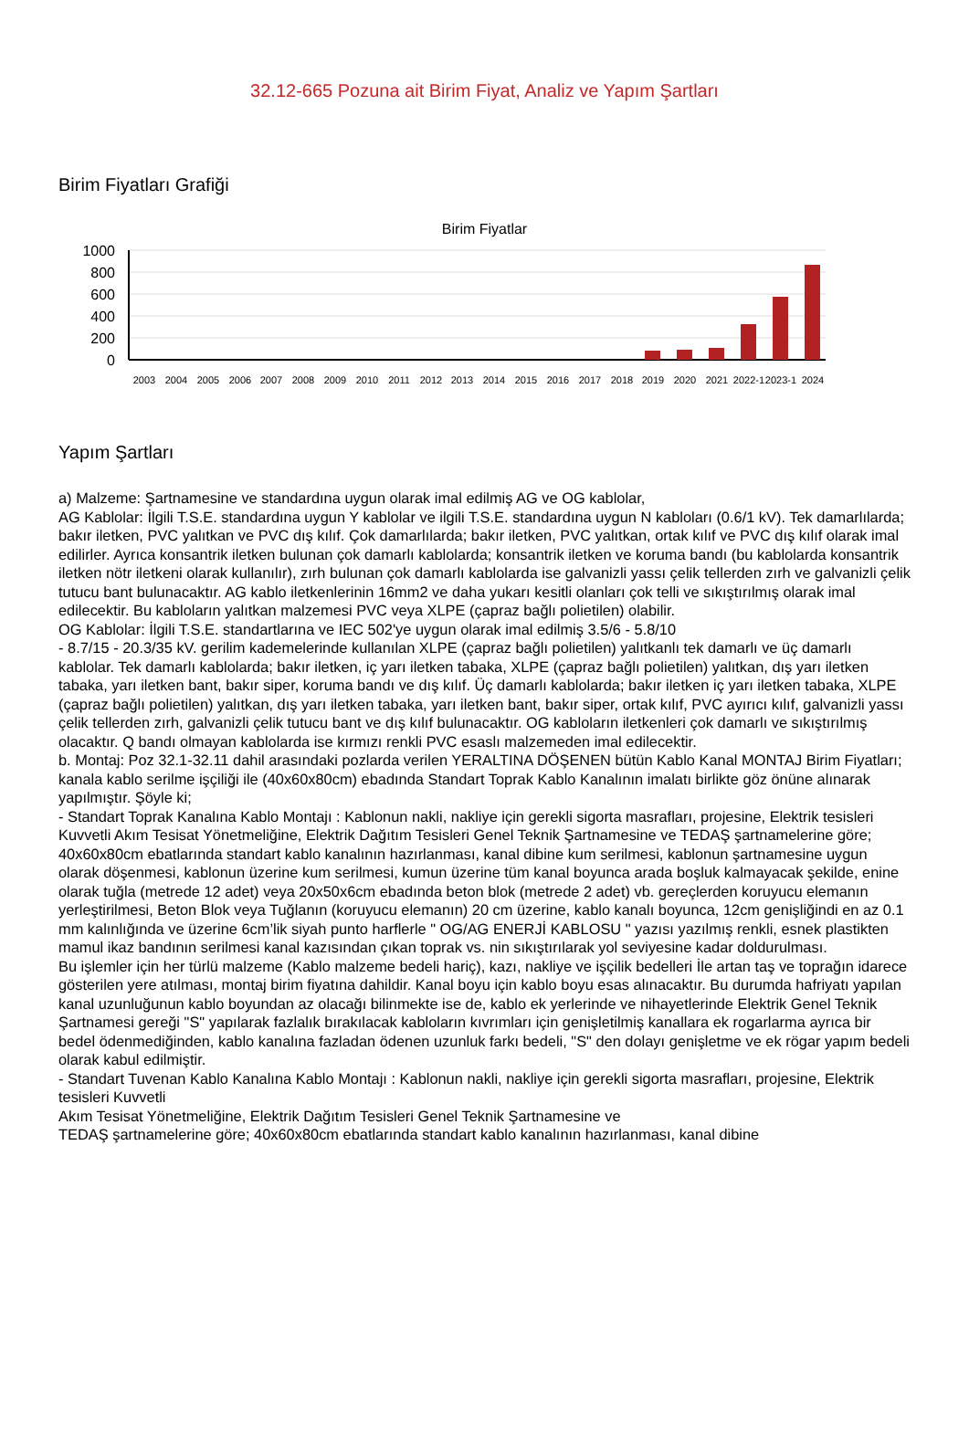32.12-665 Pozuna ait Birim Fiyat, Analiz ve Yapım Şartları
Birim Fiyatları Grafiği
Birim Fiyatlar
1000
800
600
400
200
0
2003
2004
2005
2006
2007
2008
2009
2010
2011
2012
2013
2014
2015
2016
2017
2018
2019
2020
2021
2022-1
2023-1
2024
Yapım Şartları
a) Malzeme: Şartnamesine ve standardına uygun olarak imal edilmiş AG ve OG kablolar,
AG Kablolar: İlgili T.S.E. standardına uygun Y kablolar ve ilgili T.S.E. standardına uygun N kabloları (0.6/1 kV). Tek damarlılarda; bakır iletken, PVC yalıtkan ve PVC dış kılıf. Çok damarlılarda; bakır iletken, PVC yalıtkan, ortak kılıf ve PVC dış kılıf olarak imal edilirler. Ayrıca konsantrik iletken bulunan çok damarlı kablolarda; konsantrik iletken ve koruma bandı (bu kablolarda konsantrik iletken nötr iletkeni olarak kullanılır), zırh bulunan çok damarlı kablolarda ise galvanizli yassı çelik tellerden zırh ve galvanizli çelik tutucu bant bulunacaktır. AG kablo iletkenlerinin 16mm2 ve daha yukarı kesitli olanları çok telli ve sıkıştırılmış olarak imal edilecektir. Bu kabloların yalıtkan malzemesi PVC veya XLPE (çapraz bağlı polietilen) olabilir.
OG Kablolar: İlgili T.S.E. standartlarına ve IEC 502'ye uygun olarak imal edilmiş 3.5/6 - 5.8/10
- 8.7/15 - 20.3/35 kV. gerilim kademelerinde kullanılan XLPE (çapraz bağlı polietilen) yalıtkanlı tek damarlı ve üç damarlı kablolar. Tek damarlı kablolarda; bakır iletken, iç yarı iletken tabaka, XLPE (çapraz bağlı polietilen) yalıtkan, dış yarı iletken tabaka, yarı iletken bant, bakır siper, koruma bandı ve dış kılıf. Üç damarlı kablolarda; bakır iletken iç yarı iletken tabaka, XLPE (çapraz bağlı polietilen) yalıtkan, dış yarı iletken tabaka, yarı iletken bant, bakır siper, ortak kılıf, PVC ayırıcı kılıf, galvanizli yassı çelik tellerden zırh, galvanizli çelik tutucu bant ve dış kılıf bulunacaktır. OG kabloların iletkenleri çok damarlı ve sıkıştırılmış olacaktır. Q bandı olmayan kablolarda ise kırmızı renkli PVC esaslı malzemeden imal edilecektir.
b. Montaj: Poz 32.1-32.11 dahil arasındaki pozlarda verilen YERALTINA DÖŞENEN bütün Kablo Kanal MONTAJ Birim Fiyatları; kanala kablo serilme işçiliği ile (40x60x80cm) ebadında Standart Toprak Kablo Kanalının imalatı birlikte göz önüne alınarak yapılmıştır. Şöyle ki;
- Standart Toprak Kanalına Kablo Montajı : Kablonun nakli, nakliye için gerekli sigorta masrafları, projesine, Elektrik tesisleri Kuvvetli Akım Tesisat Yönetmeliğine, Elektrik Dağıtım Tesisleri Genel Teknik Şartnamesine ve TEDAŞ şartnamelerine göre; 40x60x80cm ebatlarında standart kablo kanalının hazırlanması, kanal dibine kum serilmesi, kablonun şartnamesine uygun olarak döşenmesi, kablonun üzerine kum serilmesi, kumun üzerine tüm kanal boyunca arada boşluk kalmayacak şekilde, enine olarak tuğla (metrede 12 adet) veya 20x50x6cm ebadında beton blok (metrede 2 adet) vb. gereçlerden koruyucu elemanın yerleştirilmesi, Beton Blok veya Tuğlanın (koruyucu elemanın) 20 cm üzerine, kablo kanalı boyunca, 12cm genişliğindi en az 0.1 mm kalınlığında ve üzerine 6cm’lik siyah punto harflerle " OG/AG ENERJİ KABLOSU " yazısı yazılmış renkli, esnek plastikten mamul ikaz bandının serilmesi kanal kazısından çıkan toprak vs. nin sıkıştırılarak yol seviyesine kadar doldurulması.
Bu işlemler için her türlü malzeme (Kablo malzeme bedeli hariç), kazı, nakliye ve işçilik bedelleri İle artan taş ve toprağın idarece gösterilen yere atılması, montaj birim fiyatına dahildir. Kanal boyu için kablo boyu esas alınacaktır. Bu durumda hafriyatı yapılan kanal uzunluğunun kablo boyundan az olacağı bilinmekte ise de, kablo ek yerlerinde ve nihayetlerinde Elektrik Genel Teknik Şartnamesi gereği "S" yapılarak fazlalık bırakılacak kabloların kıvrımları için genişletilmiş kanallara ek rogarlarma ayrıca bir bedel ödenmediğinden, kablo kanalına fazladan ödenen uzunluk farkı bedeli, "S" den dolayı genişletme ve ek rögar yapım bedeli olarak kabul edilmiştir.
- Standart Tuvenan Kablo Kanalına Kablo Montajı : Kablonun nakli, nakliye için gerekli sigorta masrafları, projesine, Elektrik tesisleri Kuvvetli
Akım Tesisat Yönetmeliğine, Elektrik Dağıtım Tesisleri Genel Teknik Şartnamesine ve
TEDAŞ şartnamelerine göre; 40x60x80cm ebatlarında standart kablo kanalının hazırlanması, kanal dibine